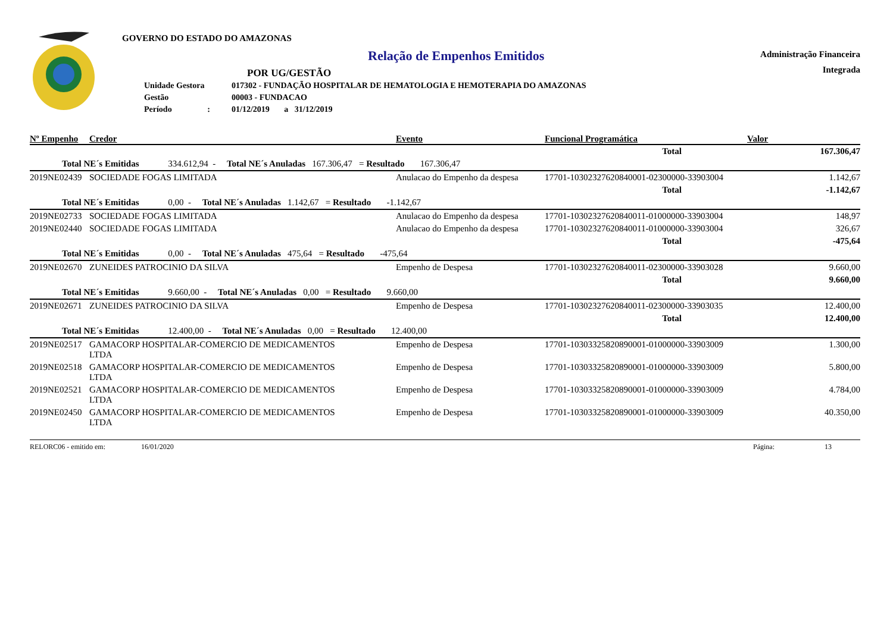GOVERNO DO ESTADO DO AMAZONAS
Relação de Empenhos Emitidos
POR UG/GESTÃO
| Unidade Gestora | 017302 - FUNDAÇÃO HOSPITALAR DE HEMATOLOGIA E HEMOTERAPIA DO AMAZONAS |
| Gestão | 00003 - FUNDACAO |
| Período : | 01/12/2019 a 31/12/2019 |
Administração Financeira
Integrada
| Nº Empenho | Credor | Evento | Funcional Programática | Valor |
| --- | --- | --- | --- | --- |
| | | | Total | 167.306,47 |
| Total NE´s Emitidas 334.612,94 - Total NE´s Anuladas 167.306,47 = Resultado 167.306,47 | | | | |
| 2019NE02439 | SOCIEDADE FOGAS LIMITADA | Anulacao do Empenho da despesa | 17701-10302327620840001-02300000-33903004 | 1.142,67 |
| | | | Total | -1.142,67 |
| Total NE´s Emitidas 0,00 - Total NE´s Anuladas 1.142,67 = Resultado -1.142,67 | | | | |
| 2019NE02733 | SOCIEDADE FOGAS LIMITADA | Anulacao do Empenho da despesa | 17701-10302327620840011-01000000-33903004 | 148,97 |
| 2019NE02440 | SOCIEDADE FOGAS LIMITADA | Anulacao do Empenho da despesa | 17701-10302327620840011-01000000-33903004 | 326,67 |
| | | | Total | -475,64 |
| Total NE´s Emitidas 0,00 - Total NE´s Anuladas 475,64 = Resultado -475,64 | | | | |
| 2019NE02670 | ZUNEIDES PATROCINIO DA SILVA | Empenho de Despesa | 17701-10302327620840011-02300000-33903028 | 9.660,00 |
| | | | Total | 9.660,00 |
| Total NE´s Emitidas 9.660,00 - Total NE´s Anuladas 0,00 = Resultado 9.660,00 | | | | |
| 2019NE02671 | ZUNEIDES PATROCINIO DA SILVA | Empenho de Despesa | 17701-10302327620840011-02300000-33903035 | 12.400,00 |
| | | | Total | 12.400,00 |
| Total NE´s Emitidas 12.400,00 - Total NE´s Anuladas 0,00 = Resultado 12.400,00 | | | | |
| 2019NE02517 | GAMACORP HOSPITALAR-COMERCIO DE MEDICAMENTOS LTDA | Empenho de Despesa | 17701-10303325820890001-01000000-33903009 | 1.300,00 |
| 2019NE02518 | GAMACORP HOSPITALAR-COMERCIO DE MEDICAMENTOS LTDA | Empenho de Despesa | 17701-10303325820890001-01000000-33903009 | 5.800,00 |
| 2019NE02521 | GAMACORP HOSPITALAR-COMERCIO DE MEDICAMENTOS LTDA | Empenho de Despesa | 17701-10303325820890001-01000000-33903009 | 4.784,00 |
| 2019NE02450 | GAMACORP HOSPITALAR-COMERCIO DE MEDICAMENTOS LTDA | Empenho de Despesa | 17701-10303325820890001-01000000-33903009 | 40.350,00 |
RELORC06 - emitido em: 16/01/2020 Página: 13